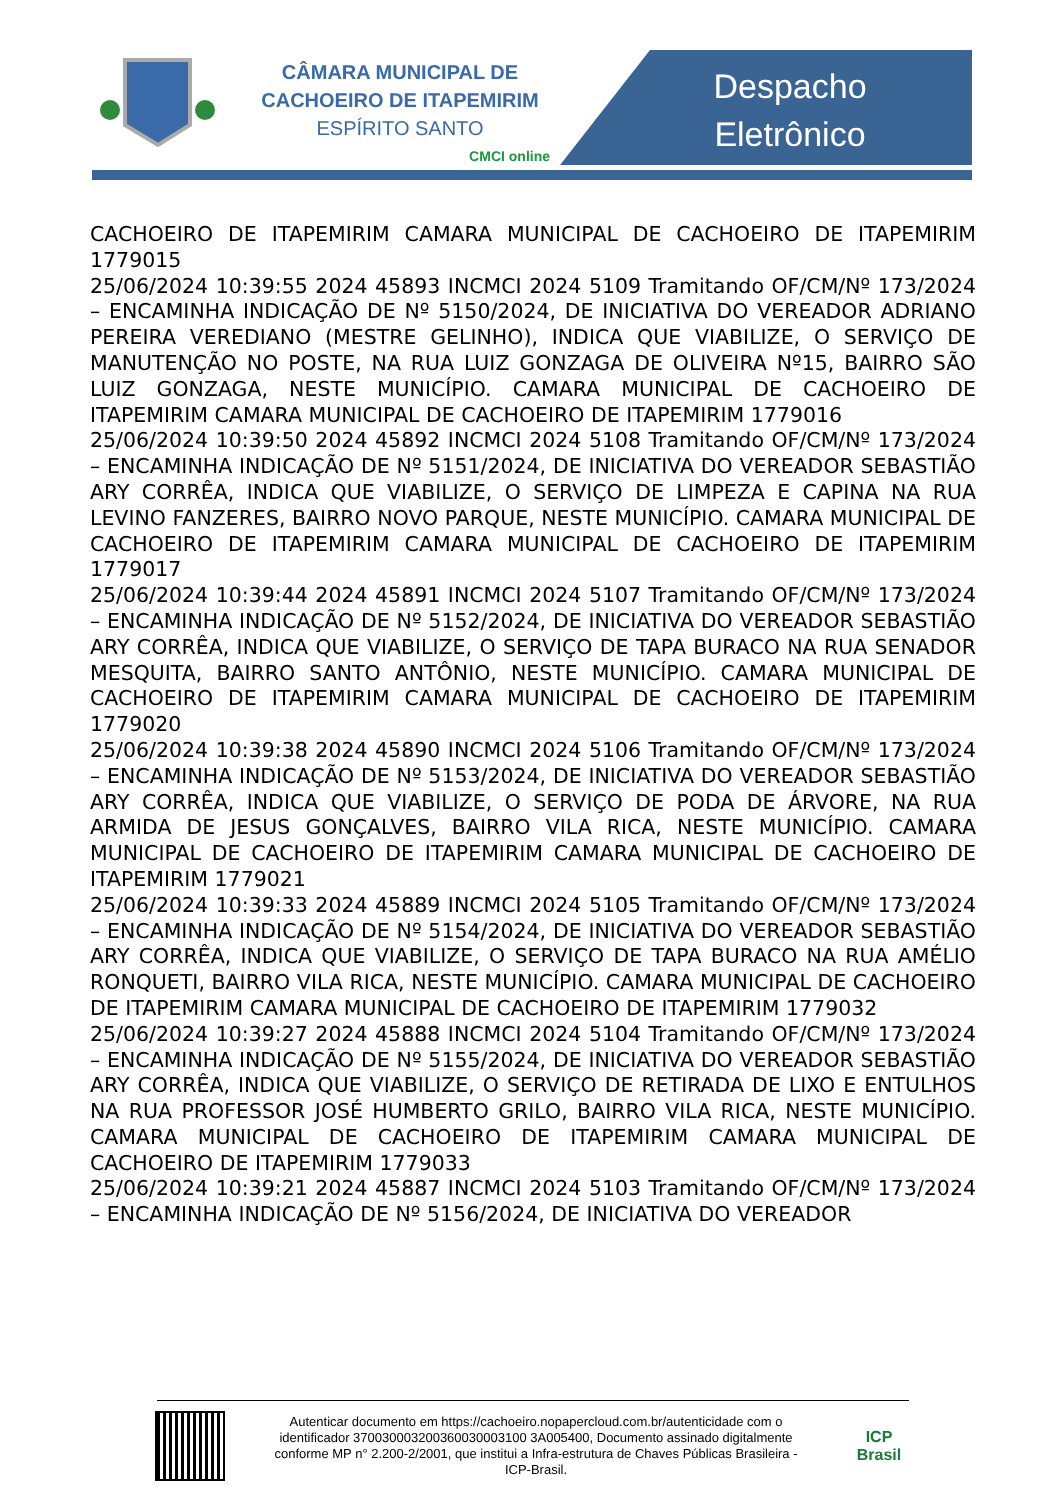CÂMARA MUNICIPAL DE
CACHOEIRO DE ITAPEMIRIM
ESPÍRITO SANTO
CMCI online
Despacho Eletrônico
CACHOEIRO DE ITAPEMIRIM CAMARA MUNICIPAL DE CACHOEIRO DE ITAPEMIRIM 1779015
25/06/2024 10:39:55 2024 45893 INCMCI 2024 5109 Tramitando OF/CM/Nº 173/2024 – ENCAMINHA INDICAÇÃO DE Nº 5150/2024, DE INICIATIVA DO VEREADOR ADRIANO PEREIRA VEREDIANO (MESTRE GELINHO), INDICA QUE VIABILIZE, O SERVIÇO DE MANUTENÇÃO NO POSTE, NA RUA LUIZ GONZAGA DE OLIVEIRA Nº15, BAIRRO SÃO LUIZ GONZAGA, NESTE MUNICÍPIO. CAMARA MUNICIPAL DE CACHOEIRO DE ITAPEMIRIM CAMARA MUNICIPAL DE CACHOEIRO DE ITAPEMIRIM 1779016
25/06/2024 10:39:50 2024 45892 INCMCI 2024 5108 Tramitando OF/CM/Nº 173/2024 – ENCAMINHA INDICAÇÃO DE Nº 5151/2024, DE INICIATIVA DO VEREADOR SEBASTIÃO ARY CORRÊA, INDICA QUE VIABILIZE, O SERVIÇO DE LIMPEZA E CAPINA NA RUA LEVINO FANZERES, BAIRRO NOVO PARQUE, NESTE MUNICÍPIO. CAMARA MUNICIPAL DE CACHOEIRO DE ITAPEMIRIM CAMARA MUNICIPAL DE CACHOEIRO DE ITAPEMIRIM 1779017
25/06/2024 10:39:44 2024 45891 INCMCI 2024 5107 Tramitando OF/CM/Nº 173/2024 – ENCAMINHA INDICAÇÃO DE Nº 5152/2024, DE INICIATIVA DO VEREADOR SEBASTIÃO ARY CORRÊA, INDICA QUE VIABILIZE, O SERVIÇO DE TAPA BURACO NA RUA SENADOR MESQUITA, BAIRRO SANTO ANTÔNIO, NESTE MUNICÍPIO. CAMARA MUNICIPAL DE CACHOEIRO DE ITAPEMIRIM CAMARA MUNICIPAL DE CACHOEIRO DE ITAPEMIRIM 1779020
25/06/2024 10:39:38 2024 45890 INCMCI 2024 5106 Tramitando OF/CM/Nº 173/2024 – ENCAMINHA INDICAÇÃO DE Nº 5153/2024, DE INICIATIVA DO VEREADOR SEBASTIÃO ARY CORRÊA, INDICA QUE VIABILIZE, O SERVIÇO DE PODA DE ÁRVORE, NA RUA ARMIDA DE JESUS GONÇALVES, BAIRRO VILA RICA, NESTE MUNICÍPIO. CAMARA MUNICIPAL DE CACHOEIRO DE ITAPEMIRIM CAMARA MUNICIPAL DE CACHOEIRO DE ITAPEMIRIM 1779021
25/06/2024 10:39:33 2024 45889 INCMCI 2024 5105 Tramitando OF/CM/Nº 173/2024 – ENCAMINHA INDICAÇÃO DE Nº 5154/2024, DE INICIATIVA DO VEREADOR SEBASTIÃO ARY CORRÊA, INDICA QUE VIABILIZE, O SERVIÇO DE TAPA BURACO NA RUA AMÉLIO RONQUETI, BAIRRO VILA RICA, NESTE MUNICÍPIO. CAMARA MUNICIPAL DE CACHOEIRO DE ITAPEMIRIM CAMARA MUNICIPAL DE CACHOEIRO DE ITAPEMIRIM 1779032
25/06/2024 10:39:27 2024 45888 INCMCI 2024 5104 Tramitando OF/CM/Nº 173/2024 – ENCAMINHA INDICAÇÃO DE Nº 5155/2024, DE INICIATIVA DO VEREADOR SEBASTIÃO ARY CORRÊA, INDICA QUE VIABILIZE, O SERVIÇO DE RETIRADA DE LIXO E ENTULHOS NA RUA PROFESSOR JOSÉ HUMBERTO GRILO, BAIRRO VILA RICA, NESTE MUNICÍPIO. CAMARA MUNICIPAL DE CACHOEIRO DE ITAPEMIRIM CAMARA MUNICIPAL DE CACHOEIRO DE ITAPEMIRIM 1779033
25/06/2024 10:39:21 2024 45887 INCMCI 2024 5103 Tramitando OF/CM/Nº 173/2024 – ENCAMINHA INDICAÇÃO DE Nº 5156/2024, DE INICIATIVA DO VEREADOR
Autenticar documento em https://cachoeiro.nopapercloud.com.br/autenticidade com o identificador 370030003200360030003100 3A005400, Documento assinado digitalmente conforme MP n° 2.200-2/2001, que institui a Infra-estrutura de Chaves Públicas Brasileira - ICP-Brasil.
ICP Brasil